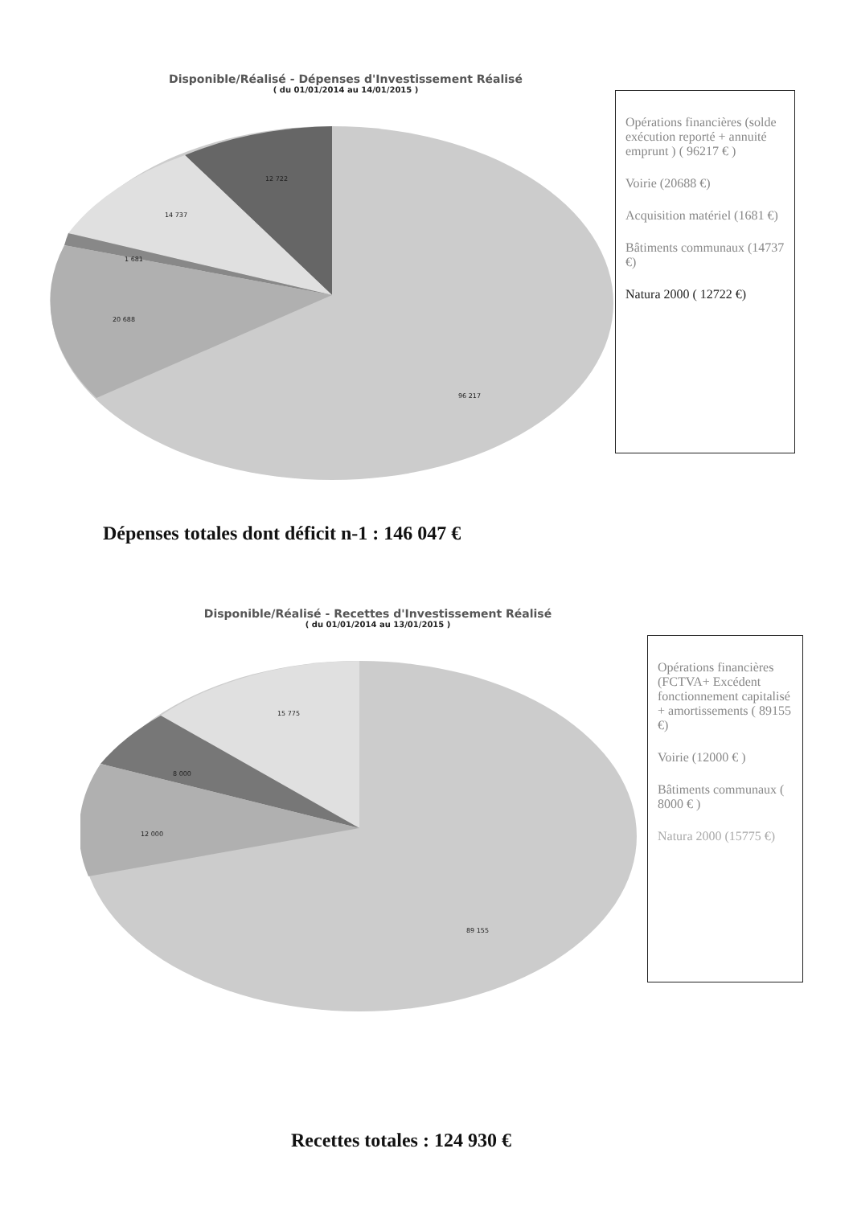Disponible/Réalisé - Dépenses d'Investissement Réalisé
( du 01/01/2014 au 14/01/2015 )
12 722
14 737
1 681
20 688
96 217
Opérations financières (solde exécution reporté + annuité emprunt ) ( 96217 € )
Voirie (20688 €)
Acquisition matériel (1681 €)
Bâtiments communaux (14737 €)
Natura 2000 ( 12722 €)
Dépenses totales dont déficit n-1 : 146 047 €
Disponible/Réalisé - Recettes d'Investissement Réalisé
( du 01/01/2014 au 13/01/2015 )
15 775
8 000
12 000
89 155
Opérations financières (FCTVA+ Excédent fonctionnement capitalisé + amortissements ( 89155 €)
Voirie (12000 € )
Bâtiments communaux ( 8000 € )
Natura 2000 (15775 €)
Recettes totales : 124 930 €